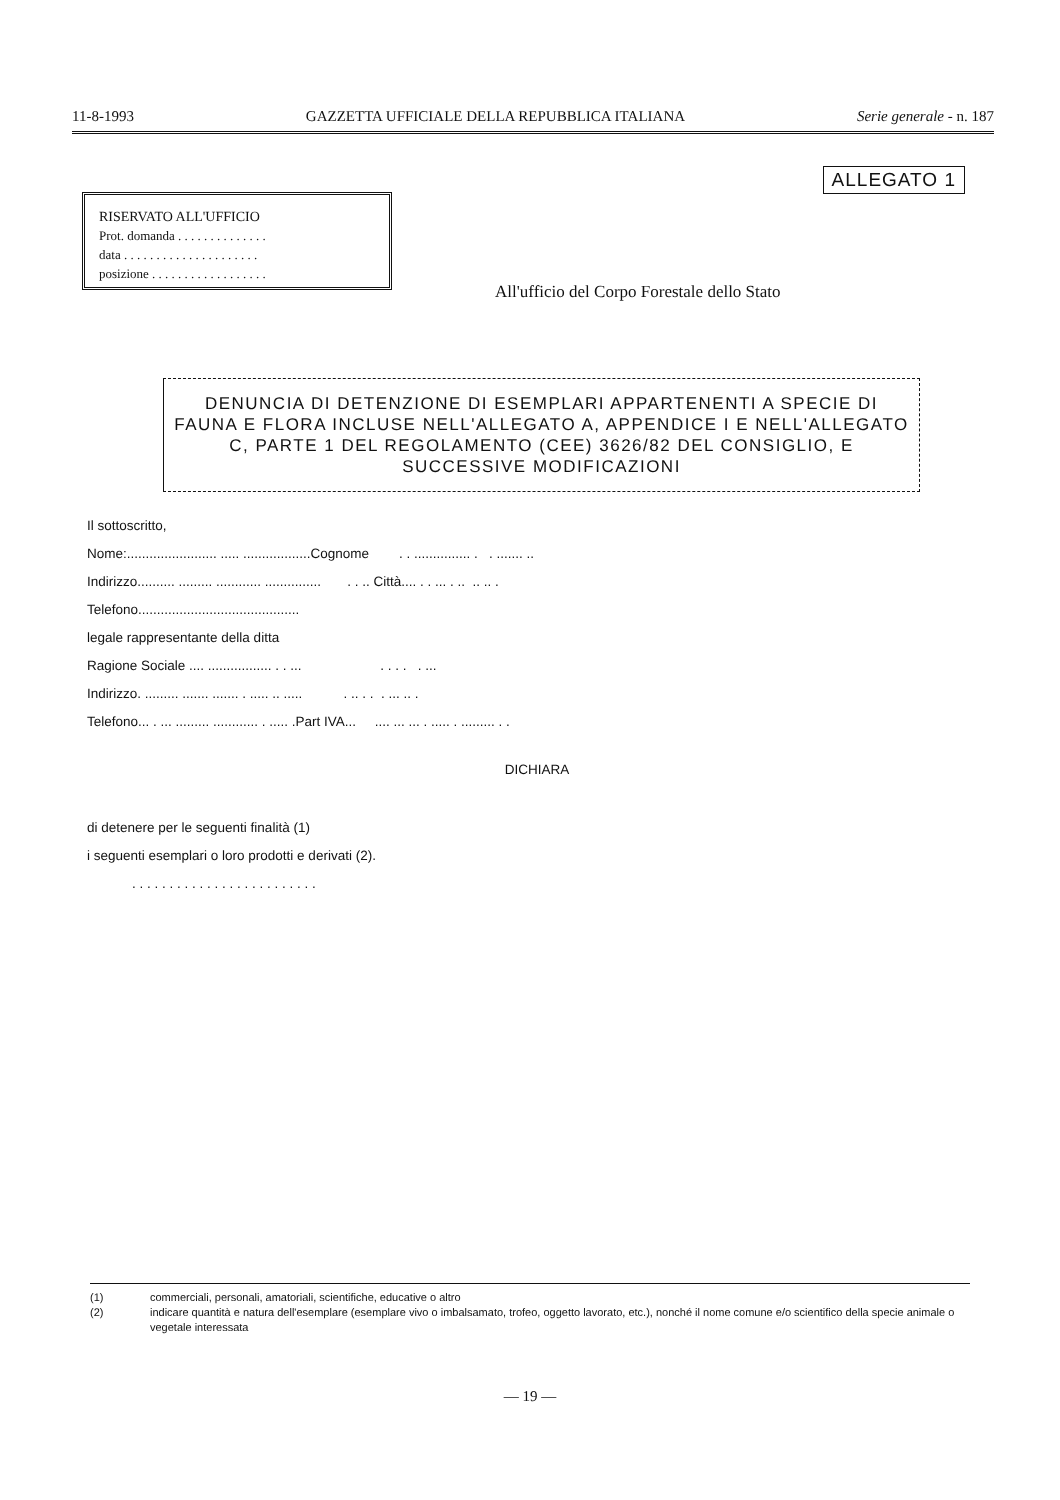11-8-1993 GAZZETTA UFFICIALE DELLA REPUBBLICA ITALIANA Serie generale - n. 187
ALLEGATO 1
RISERVATO ALL'UFFICIO
Prot. domanda . . . . . . . . . . . . . .
data . . . . . . . . . . . . . . . . . . . . .
posizione . . . . . . . . . . . . . . . . . .
All'ufficio del Corpo Forestale dello Stato
DENUNCIA DI DETENZIONE DI ESEMPLARI APPARTENENTI A SPECIE DI FAUNA E FLORA INCLUSE NELL'ALLEGATO A, APPENDICE I E NELL'ALLEGATO C, PARTE 1 DEL REGOLAMENTO (CEE) 3626/82 DEL CONSIGLIO, E SUCCESSIVE MODIFICAZIONI
Il sottoscritto,
Nome:........................ ..... ..................Cognome . . ............... . . ....... ..
Indirizzo.......... ......... ............ ............... . . .. Città.... . . ... . .. .. .. .
Telefono...........................................
legale rappresentante della ditta
Ragione Sociale .... ................. . . ... . . . . . ...
Indirizzo. ......... ....... ....... . ..... .. ..... . .. . . . ... .. .
Telefono... . ... ......... ............ . ..... .Part IVA... .... ... ... . ..... . ......... . .
DICHIARA
di detenere per le seguenti finalità (1)
i seguenti esemplari o loro prodotti e derivati (2).
. . . . . . . . . . . . . . . . . . . . . . . . .
(1) commerciali, personali, amatoriali, scientifiche, educative o altro
(2) indicare quantità e natura dell'esemplare (esemplare vivo o imbalsamato, trofeo, oggetto lavorato, etc.), nonché il nome comune e/o scientifico della specie animale o vegetale interessata
— 19 —